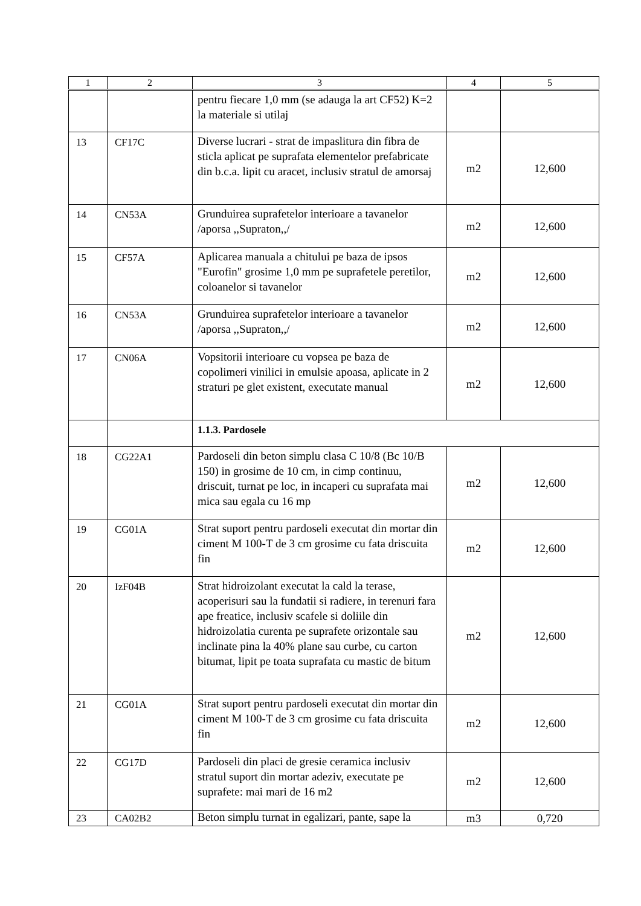| 1 | 2 | 3 | 4 | 5 |
| --- | --- | --- | --- | --- |
| | | pentru fiecare 1,0 mm (se adauga la art CF52) K=2 la materiale si utilaj | | |
| 13 | CF17C | Diverse lucrari - strat de impaslitura din fibra de sticla aplicat pe suprafata elementelor prefabricate din b.c.a. lipit cu aracet, inclusiv stratul de amorsaj | m2 | 12,600 |
| 14 | CN53A | Grunduirea suprafetelor interioare a tavanelor /aporsa ,,Supraton,,/ | m2 | 12,600 |
| 15 | CF57A | Aplicarea manuala a chitului pe baza de ipsos "Eurofin" grosime 1,0 mm pe suprafetele peretilor, coloanelor si tavanelor | m2 | 12,600 |
| 16 | CN53A | Grunduirea suprafetelor interioare a tavanelor /aporsa ,,Supraton,,/ | m2 | 12,600 |
| 17 | CN06A | Vopsitorii interioare cu vopsea pe baza de copolimeri vinilici in emulsie apoasa, aplicate in 2 straturi pe glet existent, executate manual | m2 | 12,600 |
| | | 1.1.3. Pardosele | | |
| 18 | CG22A1 | Pardoseli din beton simplu clasa C 10/8 (Bc 10/B 150) in grosime de 10 cm, in cimp continuu, driscuit, turnat pe loc, in incaperi cu suprafata mai mica sau egala cu 16 mp | m2 | 12,600 |
| 19 | CG01A | Strat suport pentru pardoseli executat din mortar din ciment M 100-T de 3 cm grosime cu fata driscuita fin | m2 | 12,600 |
| 20 | IzF04B | Strat hidroizolant executat la cald la terase, acoperisuri sau la fundatii si radiere, in terenuri fara ape freatice, inclusiv scafele si doliile din hidroizolatia curenta pe suprafete orizontale sau inclinate pina la 40% plane sau curbe, cu carton bitumat, lipit pe toata suprafata cu mastic de bitum | m2 | 12,600 |
| 21 | CG01A | Strat suport pentru pardoseli executat din mortar din ciment M 100-T de 3 cm grosime cu fata driscuita fin | m2 | 12,600 |
| 22 | CG17D | Pardoseli din placi de gresie ceramica inclusiv stratul suport din mortar adeziv, executate pe suprafete: mai mari de 16 m2 | m2 | 12,600 |
| 23 | CA02B2 | Beton simplu turnat in egalizari, pante, sape la | m3 | 0,720 |